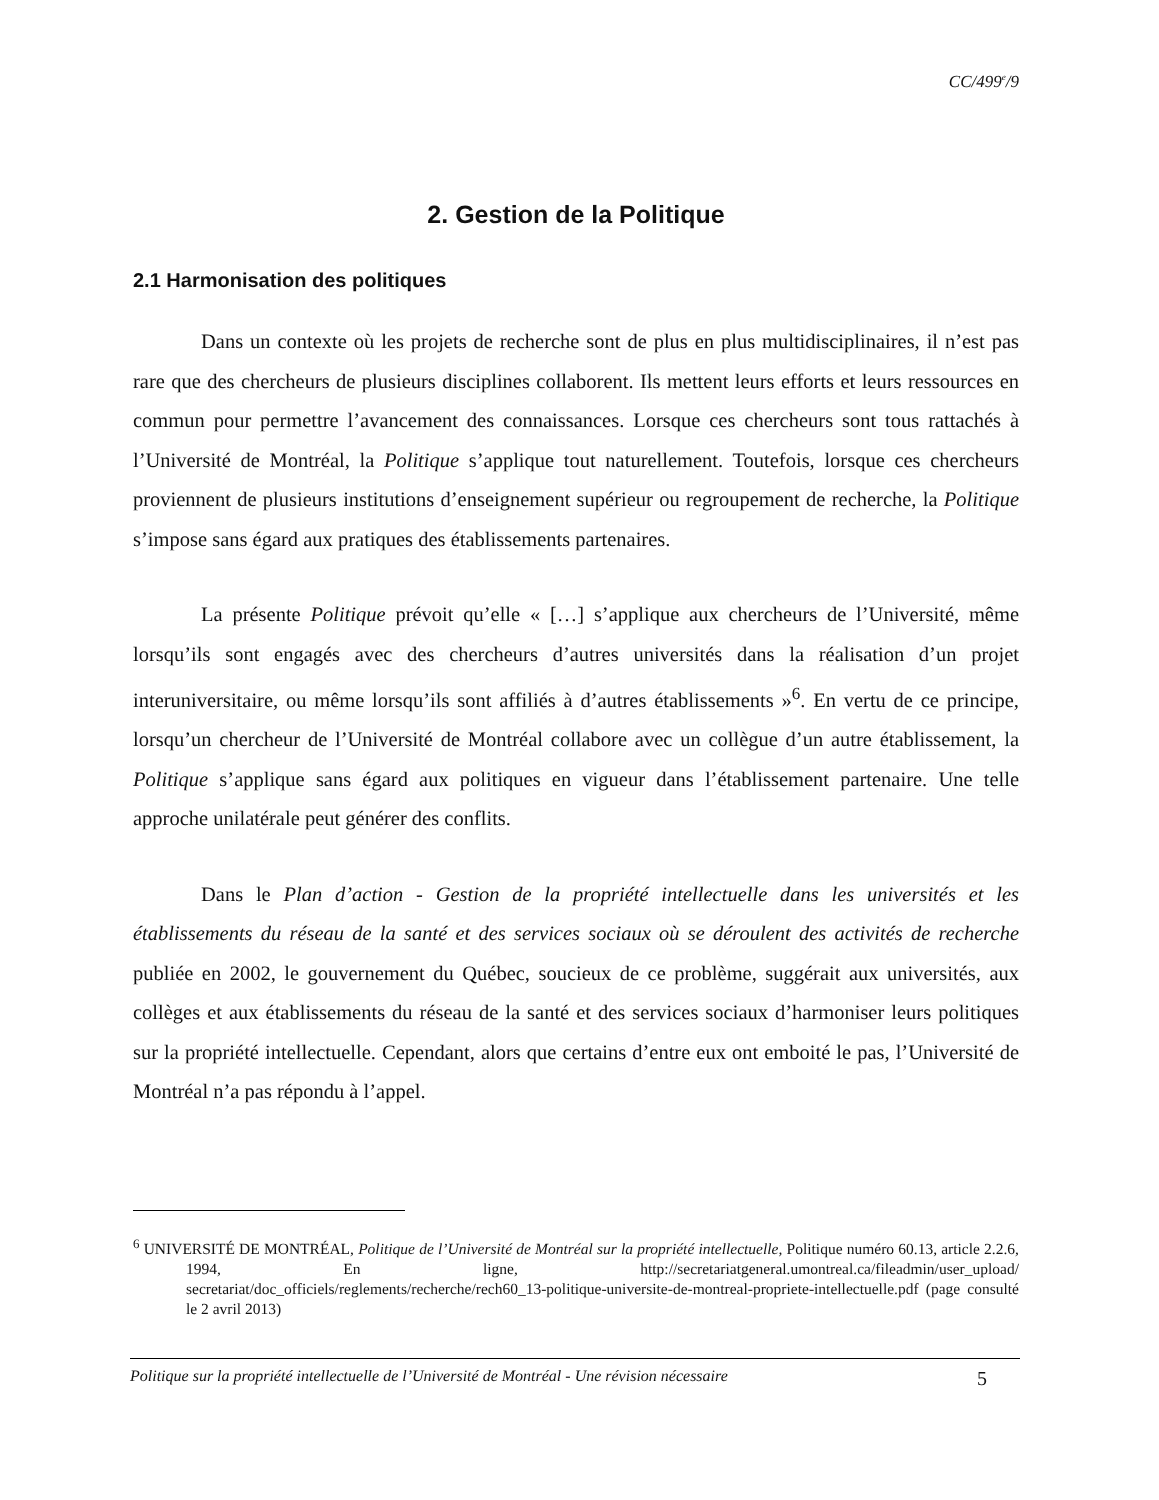CC/499<sup>e</sup>/9
2. Gestion de la Politique
2.1 Harmonisation des politiques
Dans un contexte où les projets de recherche sont de plus en plus multidisciplinaires, il n’est pas rare que des chercheurs de plusieurs disciplines collaborent. Ils mettent leurs efforts et leurs ressources en commun pour permettre l’avancement des connaissances. Lorsque ces chercheurs sont tous rattachés à l’Université de Montréal, la Politique s’applique tout naturellement. Toutefois, lorsque ces chercheurs proviennent de plusieurs institutions d’enseignement supérieur ou regroupement de recherche, la Politique s’impose sans égard aux pratiques des établissements partenaires.
La présente Politique prévoit qu’elle « […] s’applique aux chercheurs de l’Université, même lorsqu’ils sont engagés avec des chercheurs d’autres universités dans la réalisation d’un projet interuniversitaire, ou même lorsqu’ils sont affiliés à d’autres établissements »<sup>6</sup>. En vertu de ce principe, lorsqu’un chercheur de l’Université de Montréal collabore avec un collègue d’un autre établissement, la Politique s’applique sans égard aux politiques en vigueur dans l’établissement partenaire. Une telle approche unilatérale peut générer des conflits.
Dans le Plan d’action - Gestion de la propriété intellectuelle dans les universités et les établissements du réseau de la santé et des services sociaux où se déroulent des activités de recherche publiée en 2002, le gouvernement du Québec, soucieux de ce problème, suggérait aux universités, aux collèges et aux établissements du réseau de la santé et des services sociaux d’harmoniser leurs politiques sur la propriété intellectuelle. Cependant, alors que certains d’entre eux ont emboité le pas, l’Université de Montréal n’a pas répondu à l’appel.
<sup>6</sup> UNIVERSITÉ DE MONTRÉAL, Politique de l’Université de Montréal sur la propriété intellectuelle, Politique numéro 60.13, article 2.2.6, 1994, En ligne, http://secretariatgeneral.umontreal.ca/fileadmin/user_upload/ secretariat/doc_officiels/reglements/recherche/rech60_13-politique-universite-de-montreal-propriete-intellectuelle.pdf (page consulté le 2 avril 2013)
Politique sur la propriété intellectuelle de l’Université de Montréal - Une révision nécessaire 5